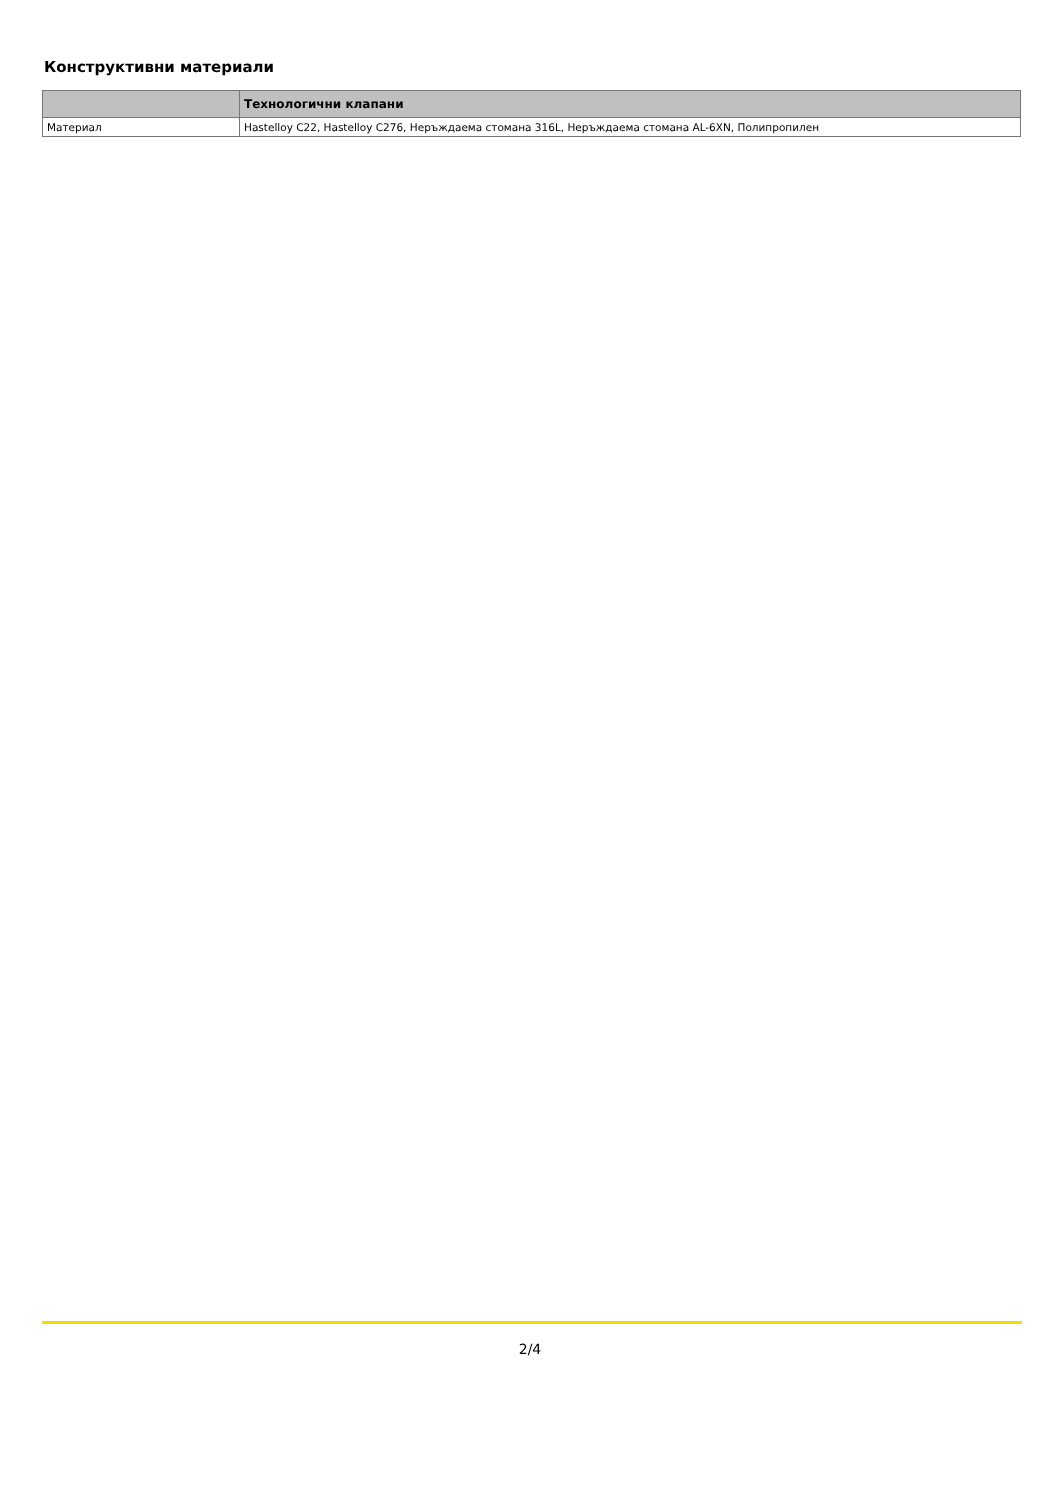Конструктивни материали
| | Технологични клапани |
| --- | --- |
| Материал | Hastelloy C22, Hastelloy C276, Неръждаема стомана 316L, Неръждаема стомана AL-6XN, Полипропилен |
2/4